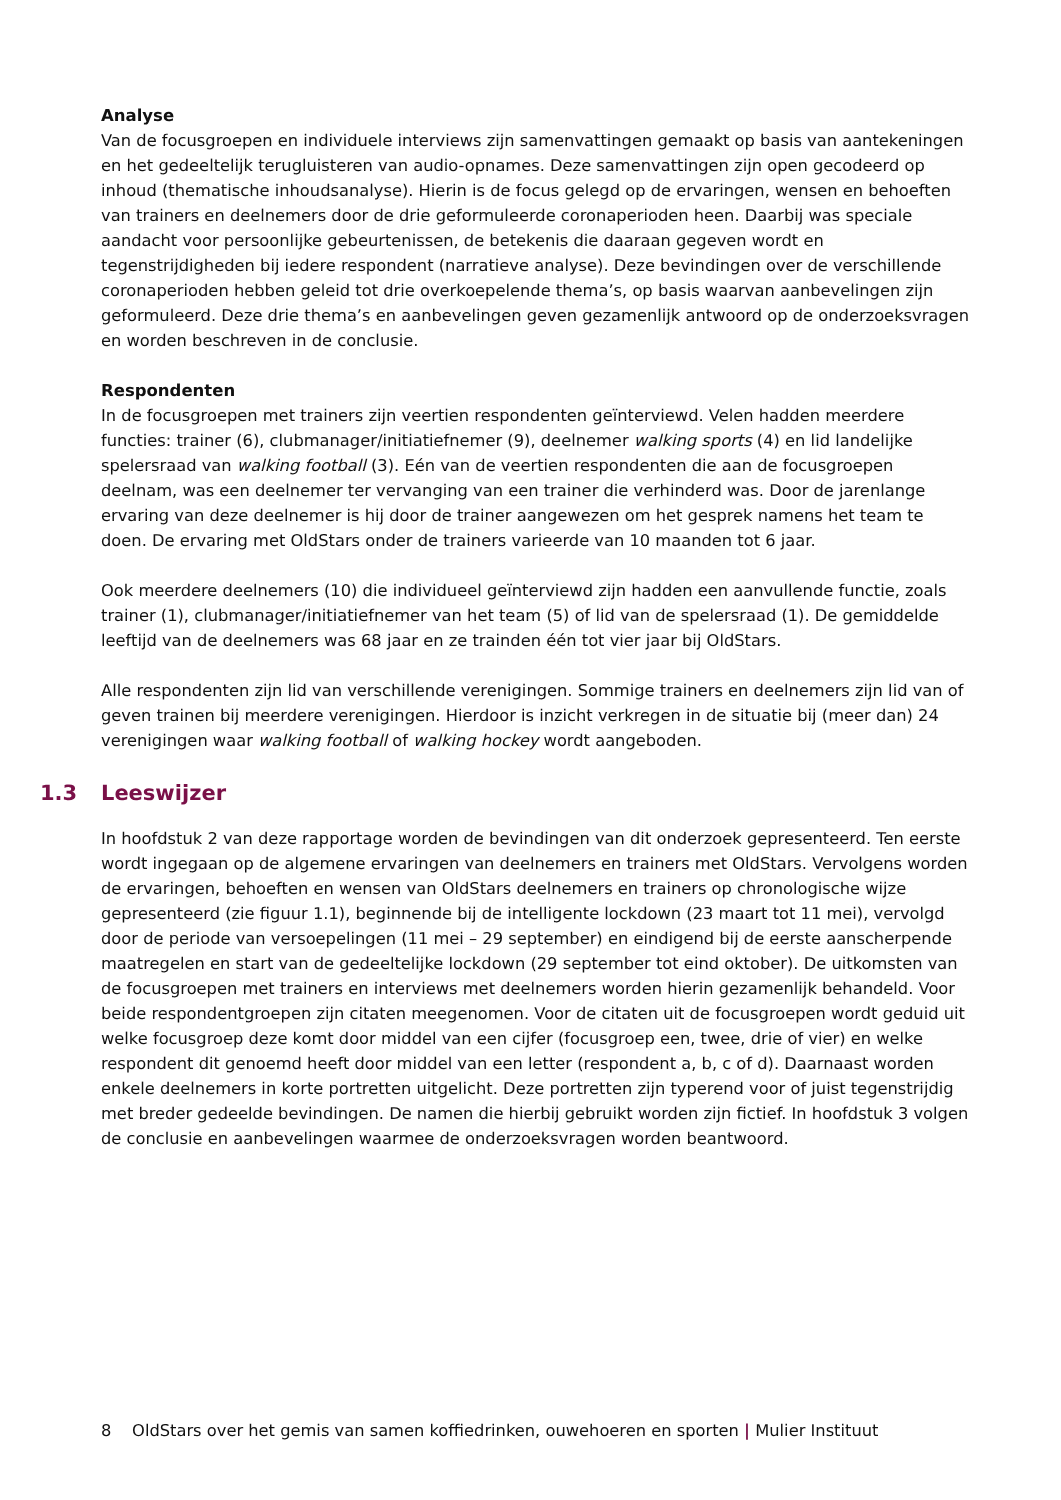Analyse
Van de focusgroepen en individuele interviews zijn samenvattingen gemaakt op basis van aantekeningen en het gedeeltelijk terugluisteren van audio-opnames. Deze samenvattingen zijn open gecodeerd op inhoud (thematische inhoudsanalyse). Hierin is de focus gelegd op de ervaringen, wensen en behoeften van trainers en deelnemers door de drie geformuleerde coronaperioden heen. Daarbij was speciale aandacht voor persoonlijke gebeurtenissen, de betekenis die daaraan gegeven wordt en tegenstrijdigheden bij iedere respondent (narratieve analyse). Deze bevindingen over de verschillende coronaperioden hebben geleid tot drie overkoepelende thema’s, op basis waarvan aanbevelingen zijn geformuleerd. Deze drie thema’s en aanbevelingen geven gezamenlijk antwoord op de onderzoeksvragen en worden beschreven in de conclusie.
Respondenten
In de focusgroepen met trainers zijn veertien respondenten geïnterviewd. Velen hadden meerdere functies: trainer (6), clubmanager/initiatiefnemer (9), deelnemer walking sports (4) en lid landelijke spelersraad van walking football (3). Eén van de veertien respondenten die aan de focusgroepen deelnam, was een deelnemer ter vervanging van een trainer die verhinderd was. Door de jarenlange ervaring van deze deelnemer is hij door de trainer aangewezen om het gesprek namens het team te doen. De ervaring met OldStars onder de trainers varieerde van 10 maanden tot 6 jaar.
Ook meerdere deelnemers (10) die individueel geïnterviewd zijn hadden een aanvullende functie, zoals trainer (1), clubmanager/initiatiefnemer van het team (5) of lid van de spelersraad (1). De gemiddelde leeftijd van de deelnemers was 68 jaar en ze trainden één tot vier jaar bij OldStars.
Alle respondenten zijn lid van verschillende verenigingen. Sommige trainers en deelnemers zijn lid van of geven trainen bij meerdere verenigingen. Hierdoor is inzicht verkregen in de situatie bij (meer dan) 24 verenigingen waar walking football of walking hockey wordt aangeboden.
1.3 Leeswijzer
In hoofdstuk 2 van deze rapportage worden de bevindingen van dit onderzoek gepresenteerd. Ten eerste wordt ingegaan op de algemene ervaringen van deelnemers en trainers met OldStars. Vervolgens worden de ervaringen, behoeften en wensen van OldStars deelnemers en trainers op chronologische wijze gepresenteerd (zie figuur 1.1), beginnende bij de intelligente lockdown (23 maart tot 11 mei), vervolgd door de periode van versoepelingen (11 mei – 29 september) en eindigend bij de eerste aanscherpende maatregelen en start van de gedeeltelijke lockdown (29 september tot eind oktober). De uitkomsten van de focusgroepen met trainers en interviews met deelnemers worden hierin gezamenlijk behandeld. Voor beide respondentgroepen zijn citaten meegenomen. Voor de citaten uit de focusgroepen wordt geduid uit welke focusgroep deze komt door middel van een cijfer (focusgroep een, twee, drie of vier) en welke respondent dit genoemd heeft door middel van een letter (respondent a, b, c of d). Daarnaast worden enkele deelnemers in korte portretten uitgelicht. Deze portretten zijn typerend voor of juist tegenstrijdig met breder gedeelde bevindingen. De namen die hierbij gebruikt worden zijn fictief. In hoofdstuk 3 volgen de conclusie en aanbevelingen waarmee de onderzoeksvragen worden beantwoord.
8 OldStars over het gemis van samen koffiedrinken, ouwehoeren en sporten | Mulier Instituut